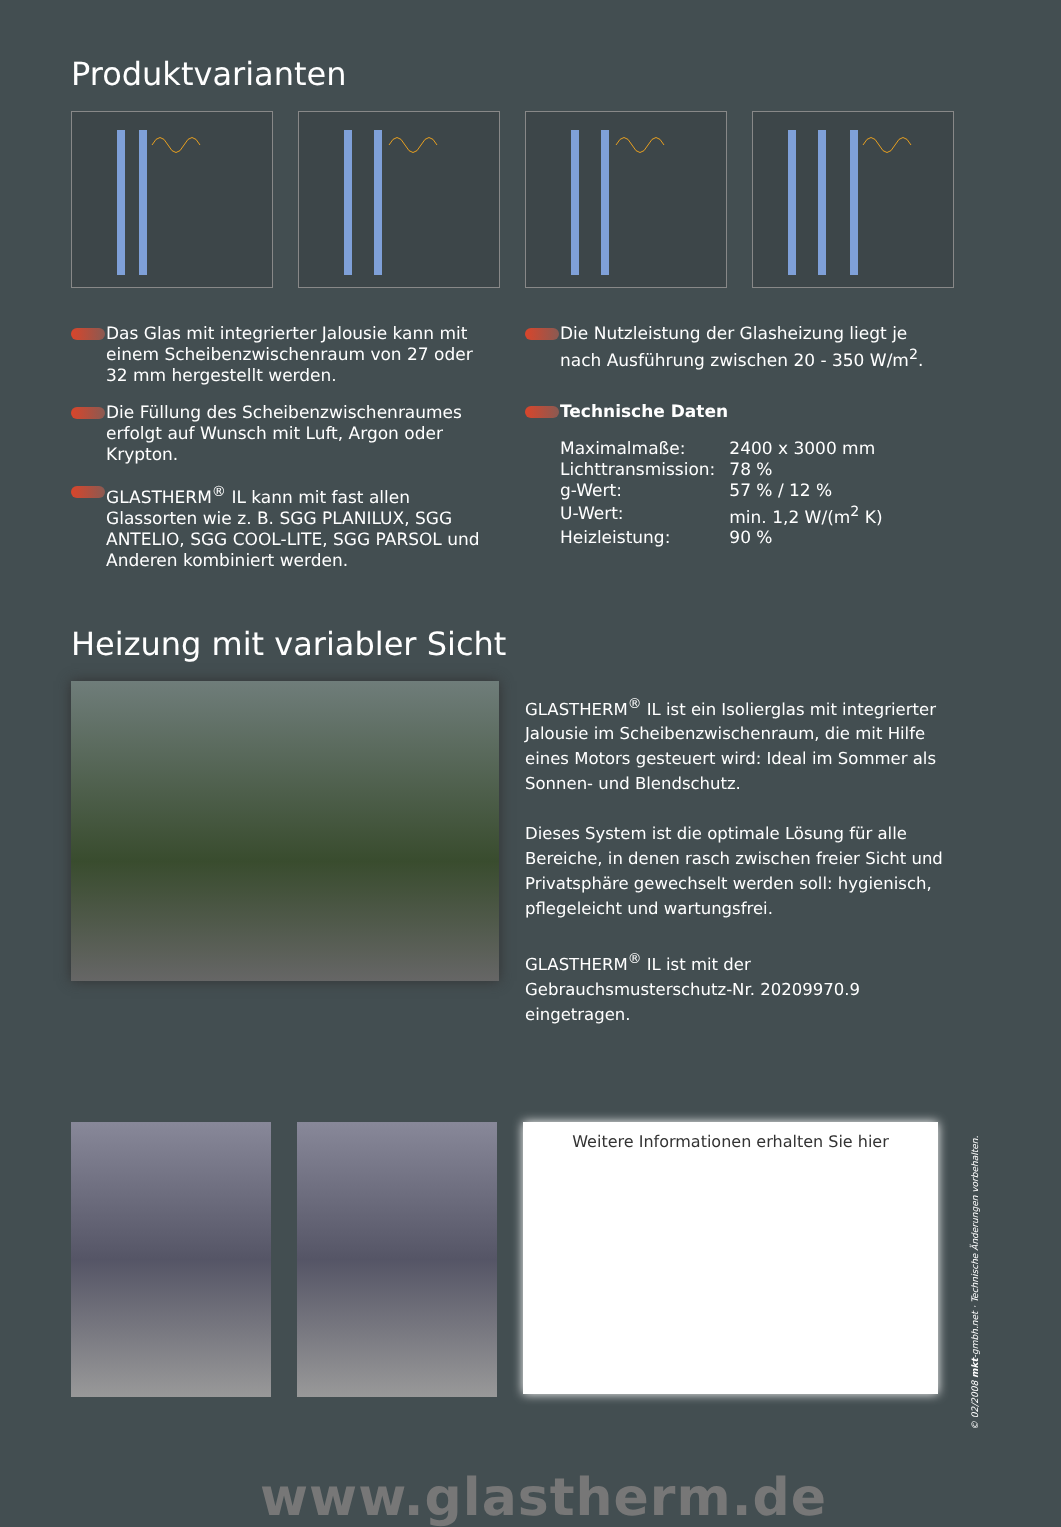Produktvarianten
Das Glas mit integrierter Jalousie kann mit einem Scheibenzwischenraum von 27 oder 32 mm hergestellt werden.
Die Füllung des Scheibenzwischenraumes erfolgt auf Wunsch mit Luft, Argon oder Krypton.
GLASTHERM<sup>®</sup> IL kann mit fast allen Glassorten wie z. B. SGG PLANILUX, SGG ANTELIO, SGG COOL-LITE, SGG PARSOL und Anderen kombiniert werden.
Die Nutzleistung der Glasheizung liegt je nach Ausführung zwischen 20 - 350 W/m<sup>2</sup>.
Technische Daten
| Maximalmaße: | 2400 x 3000 mm |
| Lichttransmission: | 78 % |
| g-Wert: | 57 % / 12 % |
| U-Wert: | min. 1,2 W/(m<sup>2</sup> K) |
| Heizleistung: | 90 % |
Heizung mit variabler Sicht
GLASTHERM<sup>®</sup> IL ist ein Isolierglas mit integrierter Jalousie im Scheibenzwischenraum, die mit Hilfe eines Motors gesteuert wird: Ideal im Sommer als Sonnen- und Blendschutz.
Dieses System ist die optimale Lösung für alle Bereiche, in denen rasch zwischen freier Sicht und Privatsphäre gewechselt werden soll: hygienisch, pflegeleicht und wartungsfrei.
GLASTHERM<sup>®</sup> IL ist mit der Gebrauchsmusterschutz-Nr. 20209970.9 eingetragen.
Weitere Informationen erhalten Sie hier
www.glastherm.de
© 02/2008 mkt-gmbh.net · Technische Änderungen vorbehalten.